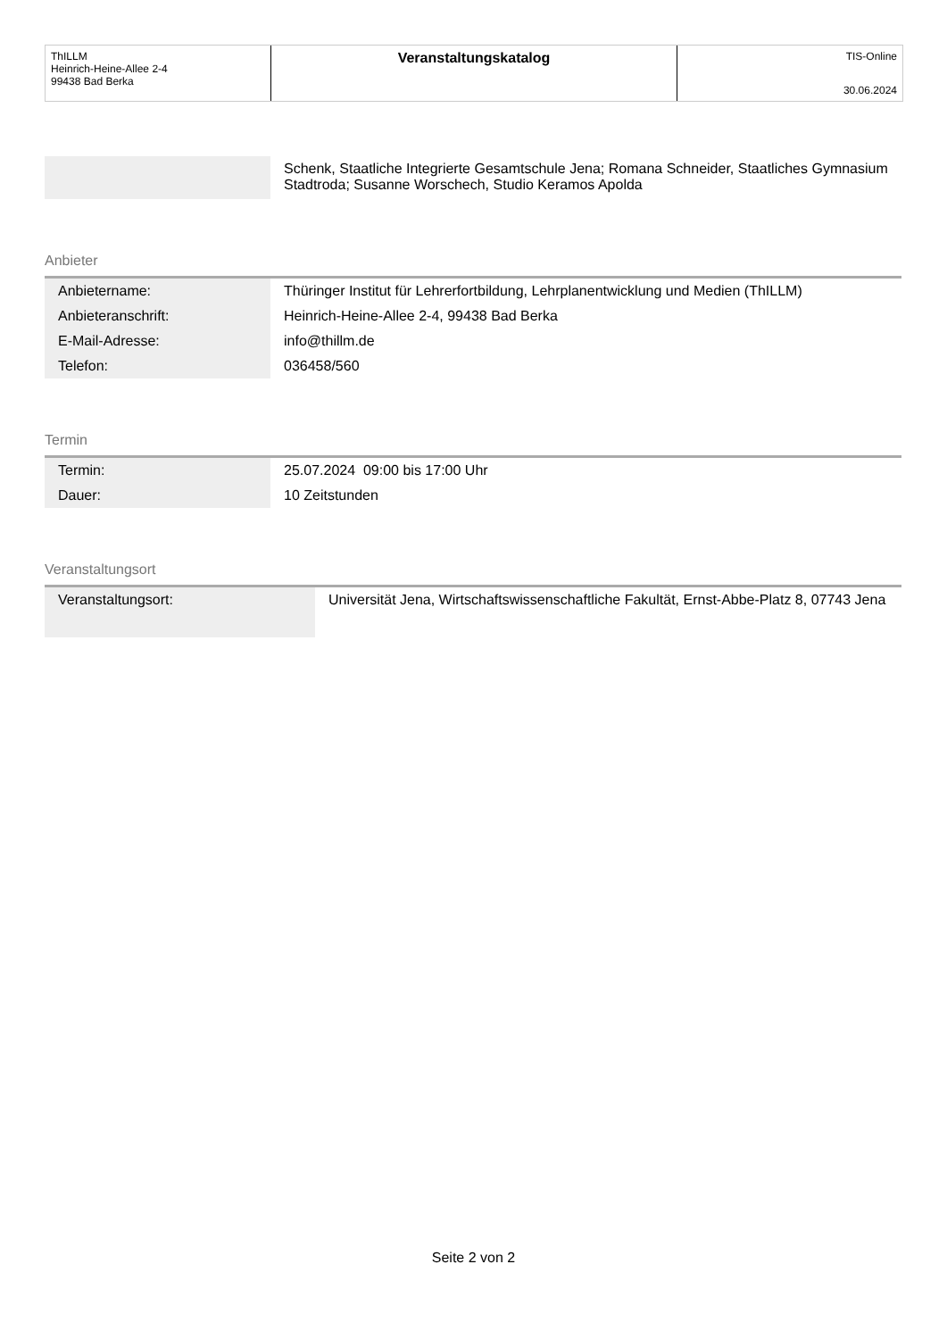ThILLM
Heinrich-Heine-Allee 2-4
99438 Bad Berka
Veranstaltungskatalog
TIS-Online
30.06.2024
| | Schenk, Staatliche Integrierte Gesamtschule Jena; Romana Schneider, Staatliches Gymnasium Stadtroda; Susanne Worschech, Studio Keramos Apolda |
Anbieter
| Anbietername: | Thüringer Institut für Lehrerfortbildung, Lehrplanentwicklung und Medien (ThILLM) |
| Anbieteranschrift: | Heinrich-Heine-Allee 2-4, 99438 Bad Berka |
| E-Mail-Adresse: | info@thillm.de |
| Telefon: | 036458/560 |
Termin
| Termin: | 25.07.2024 09:00 bis 17:00 Uhr |
| Dauer: | 10 Zeitstunden |
Veranstaltungsort
| Veranstaltungsort: | Universität Jena, Wirtschaftswissenschaftliche Fakultät, Ernst-Abbe-Platz 8, 07743 Jena |
Seite 2 von 2